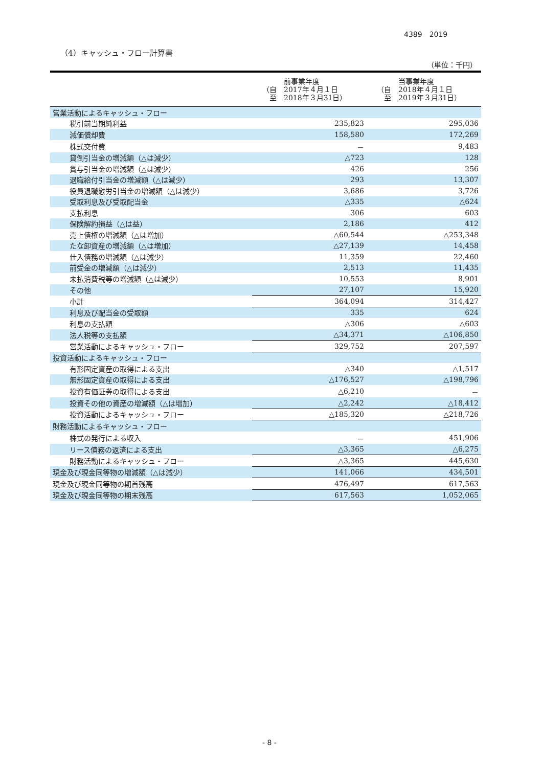4389　2019
（4）キャッシュ・フロー計算書
（単位：千円）
| | 前事業年度 （自 2017年４月１日 至 2018年３月31日） | 当事業年度 （自 2018年４月１日 至 2019年３月31日） |
| --- | --- | --- |
| 営業活動によるキャッシュ・フロー | | |
| 税引前当期純利益 | 235,823 | 295,036 |
| 減価償却費 | 158,580 | 172,269 |
| 株式交付費 | － | 9,483 |
| 貸倒引当金の増減額（△は減少） | △723 | 128 |
| 賞与引当金の増減額（△は減少） | 426 | 256 |
| 退職給付引当金の増減額（△は減少） | 293 | 13,307 |
| 役員退職慰労引当金の増減額（△は減少） | 3,686 | 3,726 |
| 受取利息及び受取配当金 | △335 | △624 |
| 支払利息 | 306 | 603 |
| 保険解約損益（△は益） | 2,186 | 412 |
| 売上債権の増減額（△は増加） | △60,544 | △253,348 |
| たな卸資産の増減額（△は増加） | △27,139 | 14,458 |
| 仕入債務の増減額（△は減少） | 11,359 | 22,460 |
| 前受金の増減額（△は減少） | 2,513 | 11,435 |
| 未払消費税等の増減額（△は減少） | 10,553 | 8,901 |
| その他 | 27,107 | 15,920 |
| 小計 | 364,094 | 314,427 |
| 利息及び配当金の受取額 | 335 | 624 |
| 利息の支払額 | △306 | △603 |
| 法人税等の支払額 | △34,371 | △106,850 |
| 営業活動によるキャッシュ・フロー | 329,752 | 207,597 |
| 投資活動によるキャッシュ・フロー | | |
| 有形固定資産の取得による支出 | △340 | △1,517 |
| 無形固定資産の取得による支出 | △176,527 | △198,796 |
| 投資有価証券の取得による支出 | △6,210 | － |
| 投資その他の資産の増減額（△は増加） | △2,242 | △18,412 |
| 投資活動によるキャッシュ・フロー | △185,320 | △218,726 |
| 財務活動によるキャッシュ・フロー | | |
| 株式の発行による収入 | － | 451,906 |
| リース債務の返済による支出 | △3,365 | △6,275 |
| 財務活動によるキャッシュ・フロー | △3,365 | 445,630 |
| 現金及び現金同等物の増減額（△は減少） | 141,066 | 434,501 |
| 現金及び現金同等物の期首残高 | 476,497 | 617,563 |
| 現金及び現金同等物の期末残高 | 617,563 | 1,052,065 |
- 8 -